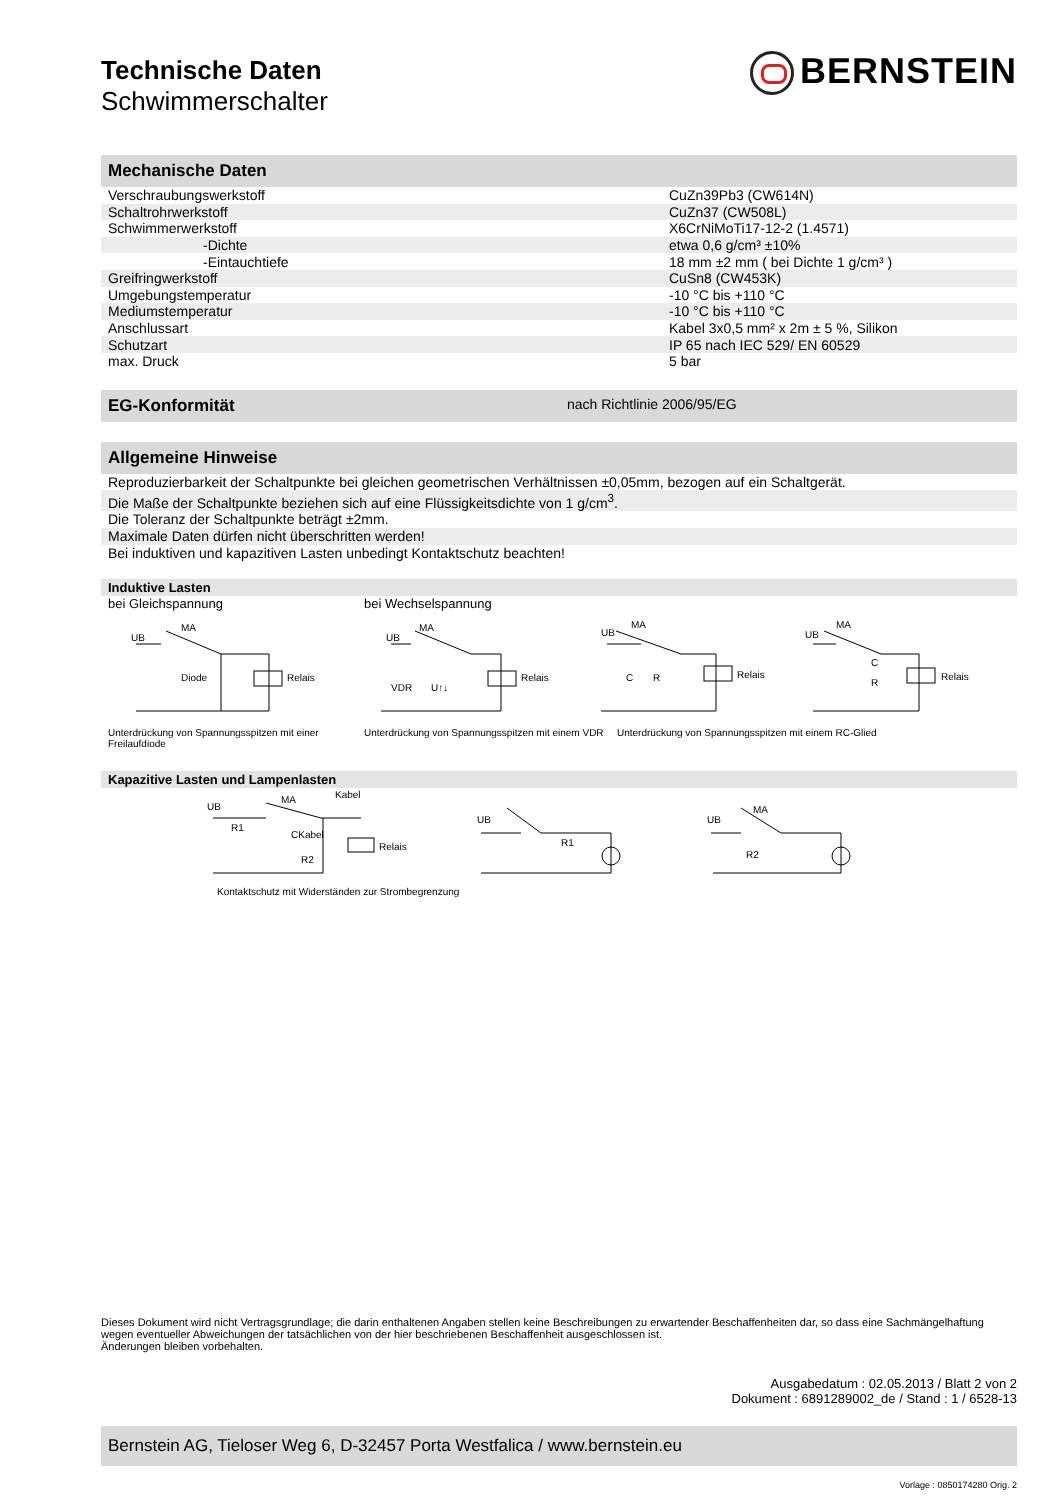Technische Daten
Schwimmerschalter
BERNSTEIN
Mechanische Daten
| Verschraubungswerkstoff | CuZn39Pb3 (CW614N) |
| Schaltrohrwerkstoff | CuZn37 (CW508L) |
| Schwimmerwerkstoff | X6CrNiMoTi17-12-2 (1.4571) |
| -Dichte | etwa 0,6 g/cm³ ±10% |
| -Eintauchtiefe | 18 mm ±2 mm ( bei Dichte 1 g/cm³ ) |
| Greifringwerkstoff | CuSn8 (CW453K) |
| Umgebungstemperatur | -10 °C bis +110 °C |
| Mediumstemperatur | -10 °C bis +110 °C |
| Anschlussart | Kabel 3x0,5 mm² x 2m ± 5 %, Silikon |
| Schutzart | IP 65 nach IEC 529/ EN 60529 |
| max. Druck | 5 bar |
EG-Konformität nach Richtlinie 2006/95/EG
Allgemeine Hinweise
Reproduzierbarkeit der Schaltpunkte bei gleichen geometrischen Verhältnissen ±0,05mm, bezogen auf ein Schaltgerät.
Die Maße der Schaltpunkte beziehen sich auf eine Flüssigkeitsdichte von 1 g/cm<sup>3</sup>.
Die Toleranz der Schaltpunkte beträgt ±2mm.
Maximale Daten dürfen nicht überschritten werden!
Bei induktiven und kapazitiven Lasten unbedingt Kontaktschutz beachten!
Induktive Lasten
bei Gleichspannung bei Wechselspannung
UB
MA
Diode
Relais
UB
MA
VDR
U↑↓
Relais
UB
MA
C
R
Relais
UB
MA
C
R
Relais
Unterdrückung von Spannungsspitzen mit einer Freilaufdiode Unterdrückung von Spannungsspitzen mit einem VDR Unterdrückung von Spannungsspitzen mit einem RC-Glied
Kapazitive Lasten und Lampenlasten
UB
R1
MA
Kabel
CKabel
R2
Relais
UB
R1
UB
MA
R2
Kontaktschutz mit Widerständen zur Strombegrenzung
Dieses Dokument wird nicht Vertragsgrundlage; die darin enthaltenen Angaben stellen keine Beschreibungen zu erwartender Beschaffenheiten dar, so dass eine Sachmängelhaftung wegen eventueller Abweichungen der tatsächlichen von der hier beschriebenen Beschaffenheit ausgeschlossen ist.
Änderungen bleiben vorbehalten.
Ausgabedatum : 02.05.2013 / Blatt 2 von 2
Dokument : 6891289002_de / Stand : 1 / 6528-13
Bernstein AG, Tieloser Weg 6, D-32457 Porta Westfalica / www.bernstein.eu
Vorlage : 0850174280 Orig. 2